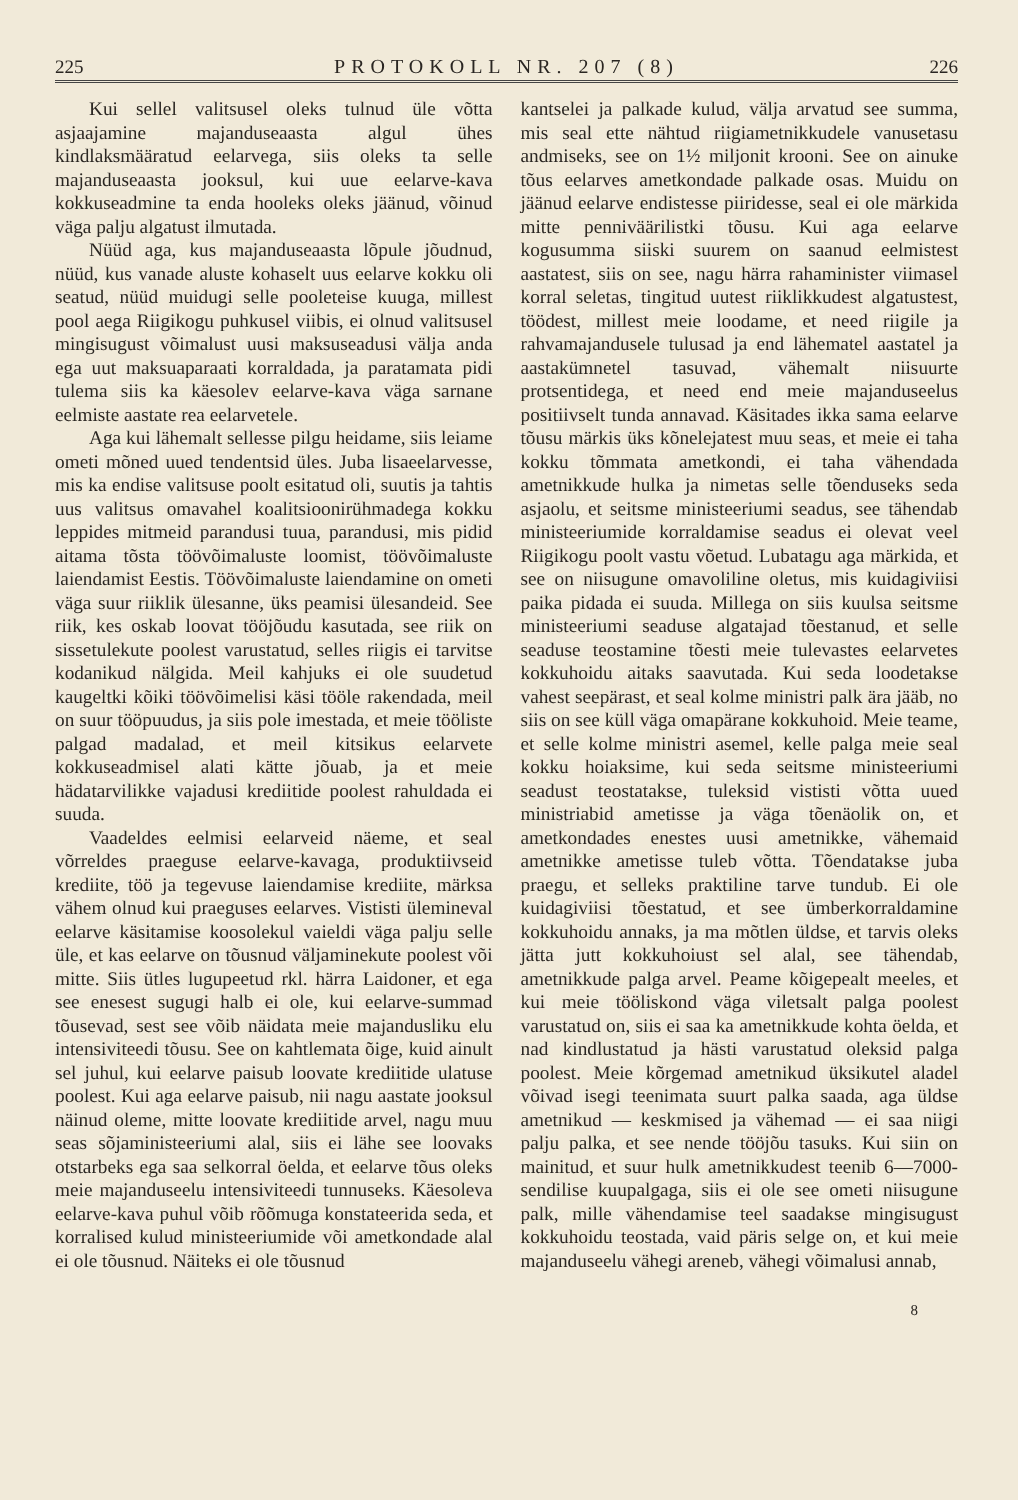225 PROTOKOLL NR. 207 (8) 226
Kui sellel valitsusel oleks tulnud üle võtta asjaajamine majanduseaasta algul ühes kindlaksmääratud eelarvega, siis oleks ta selle majanduseaasta jooksul, kui uue eelarve-kava kokkuseadmine ta enda hooleks oleks jäänud, võinud väga palju algatust ilmutada.
Nüüd aga, kus majanduseaasta lõpule jõudnud, nüüd, kus vanade aluste kohaselt uus eelarve kokku oli seatud, nüüd muidugi selle pooleteise kuuga, millest pool aega Riigikogu puhkusel viibis, ei olnud valitsusel mingisugust võimalust uusi maksuseadusi välja anda ega uut maksuaparaati korraldada, ja paratamata pidi tulema siis ka käesolev eelarve-kava väga sarnane eelmiste aastate rea eelarvetele.
Aga kui lähemalt sellesse pilgu heidame, siis leiame ometi mõned uued tendentsid üles. Juba lisaeelarvesse, mis ka endise valitsuse poolt esitatud oli, suutis ja tahtis uus valitsus omavahel koalitsioonirühmadega kokku leppides mitmeid parandusi tuua, parandusi, mis pidid aitama tõsta töövõimaluste loomist, töövõimaluste laiendamist Eestis. Töövõimaluste laiendamine on ometi väga suur riiklik ülesanne, üks peamisi ülesandeid. See riik, kes oskab loovat tööjõudu kasutada, see riik on sissetulekute poolest varustatud, selles riigis ei tarvitse kodanikud nälgida. Meil kahjuks ei ole suudetud kaugeltki kõiki töövõimelisi käsi tööle rakendada, meil on suur tööpuudus, ja siis pole imestada, et meie tööliste palgad madalad, et meil kitsikus eelarvete kokkuseadmisel alati kätte jõuab, ja et meie hädatarvilikke vajadusi krediitide poolest rahuldada ei suuda.
Vaadeldes eelmisi eelarveid näeme, et seal võrreldes praeguse eelarve-kavaga, produktiivseid krediite, töö ja tegevuse laiendamise krediite, märksa vähem olnud kui praeguses eelarves. Vististi ülemineval eelarve käsitamise koosolekul vaieldi väga palju selle üle, et kas eelarve on tõusnud väljaminekute poolest või mitte. Siis ütles lugupeetud rkl. härra Laidoner, et ega see enesest sugugi halb ei ole, kui eelarve-summad tõusevad, sest see võib näidata meie majandusliku elu intensiviteedi tõusu. See on kahtlemata õige, kuid ainult sel juhul, kui eelarve paisub loovate krediitide ulatuse poolest. Kui aga eelarve paisub, nii nagu aastate jooksul näinud oleme, mitte loovate krediitide arvel, nagu muu seas sõjaministeeriumi alal, siis ei lähe see loovaks otstarbeks ega saa selkorral öelda, et eelarve tõus oleks meie majanduseelu intensiviteedi tunnuseks. Käesoleva eelarve-kava puhul võib rõõmuga konstateerida seda, et korralised kulud ministeeriumide või ametkondade alal ei ole tõusnud. Näiteks ei ole tõusnud
kantselei ja palkade kulud, välja arvatud see summa, mis seal ette nähtud riigiametnikkudele vanusetasu andmiseks, see on 1½ miljonit krooni. See on ainuke tõus eelarves ametkondade palkade osas. Muidu on jäänud eelarve endistesse piiridesse, seal ei ole märkida mitte penniväärilistki tõusu. Kui aga eelarve kogusumma siiski suurem on saanud eelmistest aastatest, siis on see, nagu härra rahaminister viimasel korral seletas, tingitud uutest riiklikkudest algatustest, töödest, millest meie loodame, et need riigile ja rahvamajandusele tulusad ja end lähematel aastatel ja aastakümnetel tasuvad, vähemalt niisuurte protsentidega, et need end meie majanduseelus positiivselt tunda annavad. Käsitades ikka sama eelarve tõusu märkis üks kõnelejatest muu seas, et meie ei taha kokku tõmmata ametkondi, ei taha vähendada ametnikkude hulka ja nimetas selle tõenduseks seda asjaolu, et seitsme ministeeriumi seadus, see tähendab ministeeriumide korraldamise seadus ei olevat veel Riigikogu poolt vastu võetud. Lubatagu aga märkida, et see on niisugune omavoliline oletus, mis kuidagiviisi paika pidada ei suuda. Millega on siis kuulsa seitsme ministeeriumi seaduse algatajad tõestanud, et selle seaduse teostamine tõesti meie tulevastes eelarvetes kokkuhoidu aitaks saavutada. Kui seda loodetakse vahest seepärast, et seal kolme ministri palk ära jääb, no siis on see küll väga omapärane kokkuhoid. Meie teame, et selle kolme ministri asemel, kelle palga meie seal kokku hoiaksime, kui seda seitsme ministeeriumi seadust teostatakse, tuleksid vististi võtta uued ministriabid ametisse ja väga tõenäolik on, et ametkondades enestes uusi ametnikke, vähemaid ametnikke ametisse tuleb võtta. Tõendatakse juba praegu, et selleks praktiline tarve tundub. Ei ole kuidagiviisi tõestatud, et see ümberkorraldamine kokkuhoidu annaks, ja ma mõtlen üldse, et tarvis oleks jätta jutt kokkuhoiust sel alal, see tähendab, ametnikkude palga arvel. Peame kõigepealt meeles, et kui meie tööliskond väga viletsalt palga poolest varustatud on, siis ei saa ka ametnikkude kohta öelda, et nad kindlustatud ja hästi varustatud oleksid palga poolest. Meie kõrgemad ametnikud üksikutel aladel võivad isegi teenimata suurt palka saada, aga üldse ametnikud — keskmised ja vähemad — ei saa niigi palju palka, et see nende tööjõu tasuks. Kui siin on mainitud, et suur hulk ametnikkudest teenib 6—7000-sendilise kuupalgaga, siis ei ole see ometi niisugune palk, mille vähendamise teel saadakse mingisugust kokkuhoidu teostada, vaid päris selge on, et kui meie majanduseelu vähegi areneb, vähegi võimalusi annab,
8